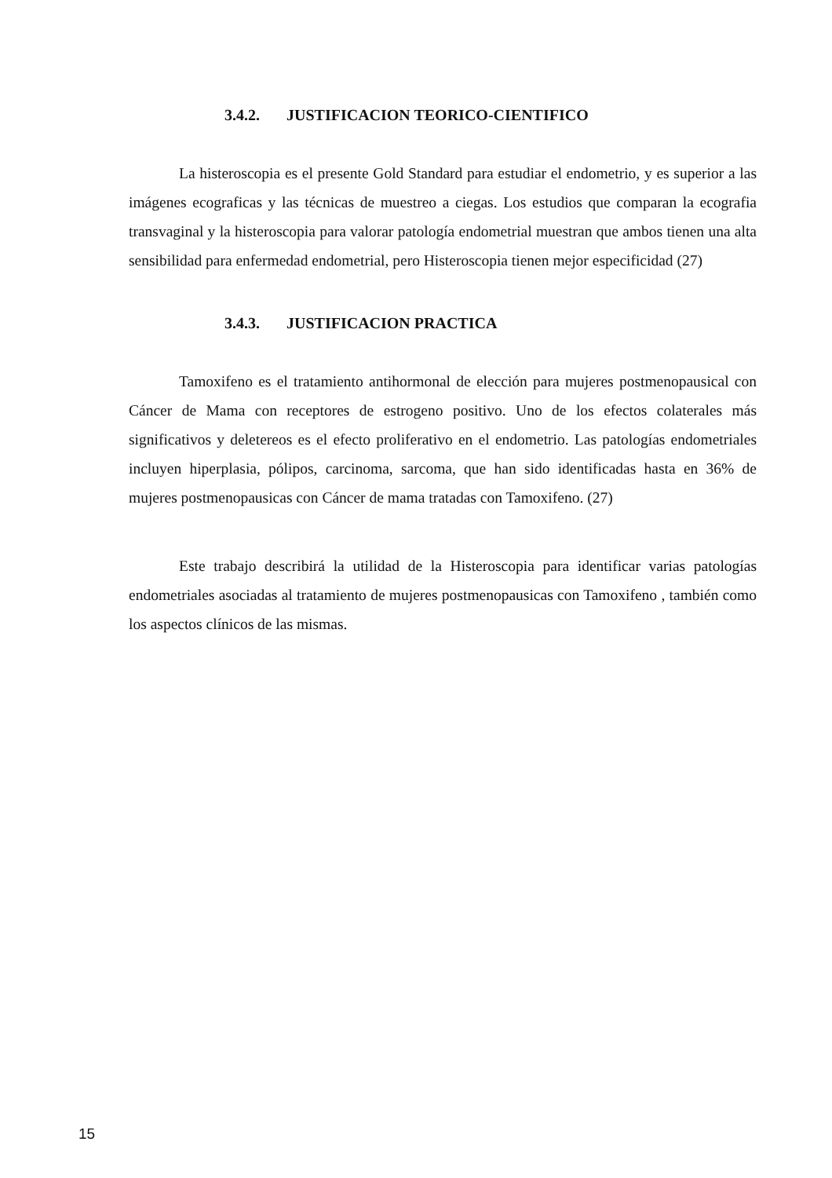3.4.2. JUSTIFICACION TEORICO-CIENTIFICO
La histeroscopia es el presente Gold Standard para estudiar el endometrio, y es superior a las imágenes ecograficas y las técnicas de muestreo a ciegas. Los estudios que comparan la ecografia transvaginal y la histeroscopia para valorar patología endometrial muestran que ambos tienen una alta sensibilidad para enfermedad endometrial, pero Histeroscopia tienen mejor especificidad (27)
3.4.3. JUSTIFICACION PRACTICA
Tamoxifeno es el tratamiento antihormonal de elección para mujeres postmenopausical con Cáncer de Mama con receptores de estrogeno positivo. Uno de los efectos colaterales más significativos y deletereos es el efecto proliferativo en el endometrio. Las patologías endometriales incluyen hiperplasia, pólipos, carcinoma, sarcoma, que han sido identificadas hasta en 36% de mujeres postmenopausicas con Cáncer de mama tratadas con Tamoxifeno. (27)
Este trabajo describirá la utilidad de la Histeroscopia para identificar varias patologías endometriales asociadas al tratamiento de mujeres postmenopausicas con Tamoxifeno , también como los aspectos clínicos de las mismas.
15